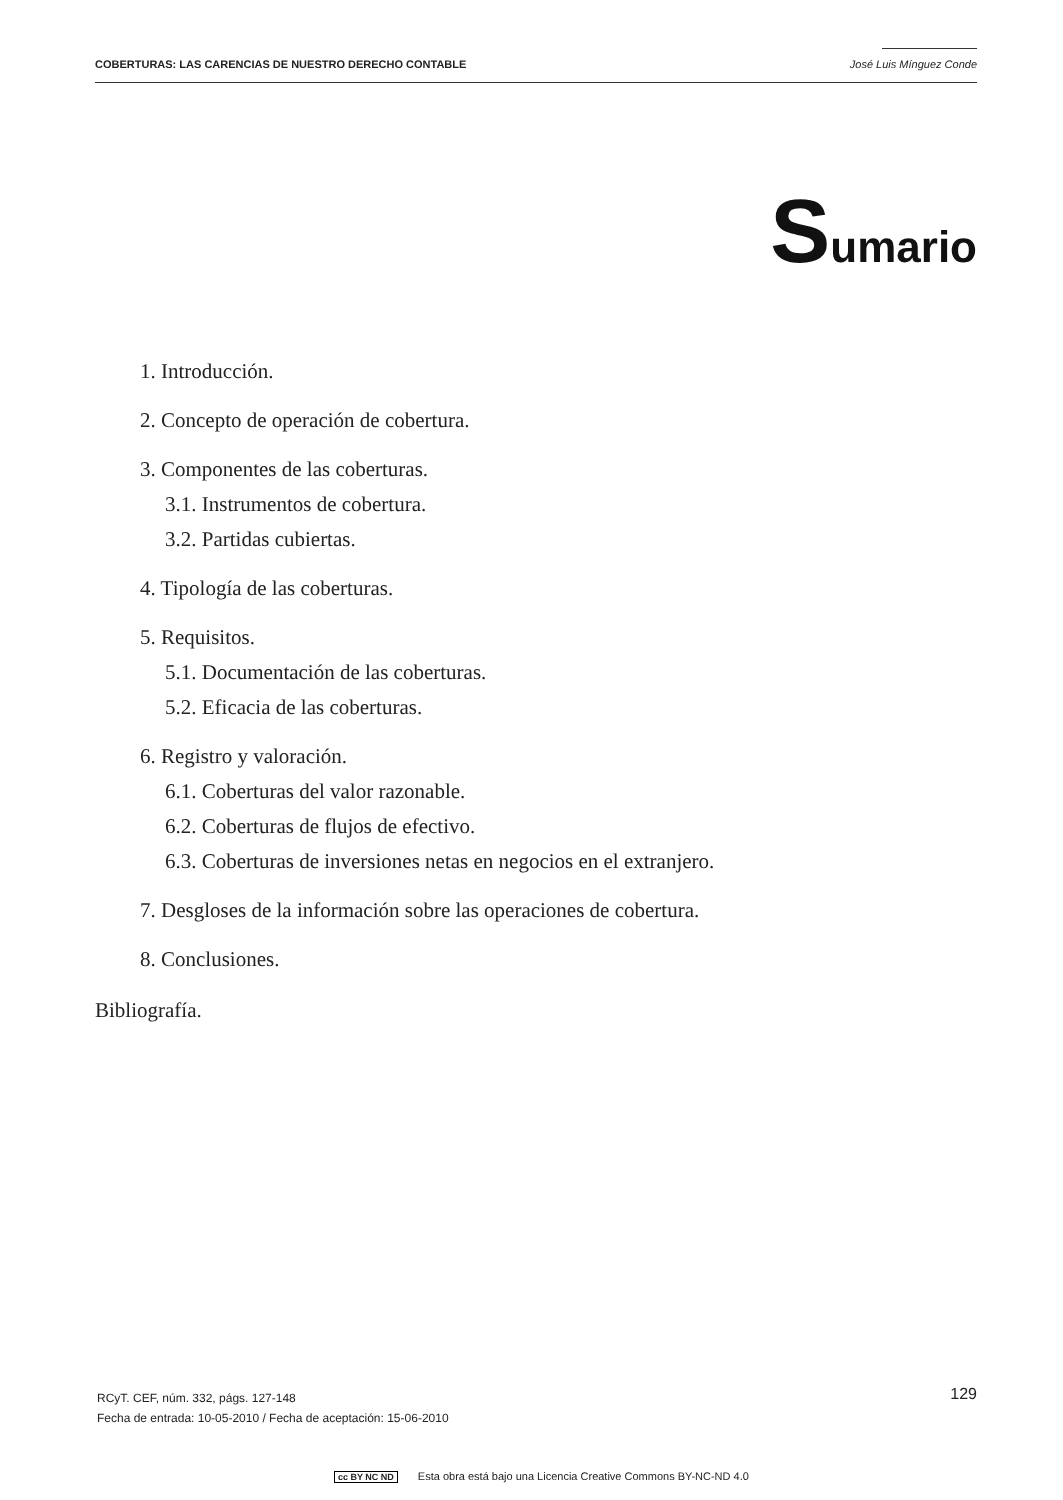COBERTURAS: LAS CARENCIAS DE NUESTRO DERECHO CONTABLE José Luis Mínguez Conde
Sumario
1. Introducción.
2. Concepto de operación de cobertura.
3. Componentes de las coberturas.
3.1. Instrumentos de cobertura.
3.2. Partidas cubiertas.
4. Tipología de las coberturas.
5. Requisitos.
5.1. Documentación de las coberturas.
5.2. Eficacia de las coberturas.
6. Registro y valoración.
6.1. Coberturas del valor razonable.
6.2. Coberturas de flujos de efectivo.
6.3. Coberturas de inversiones netas en negocios en el extranjero.
7. Desgloses de la información sobre las operaciones de cobertura.
8. Conclusiones.
Bibliografía.
RCyT. CEF, núm. 332, págs. 127-148
Fecha de entrada: 10-05-2010 / Fecha de aceptación: 15-06-2010
129
cc BY NC ND Esta obra está bajo una Licencia Creative Commons BY-NC-ND 4.0